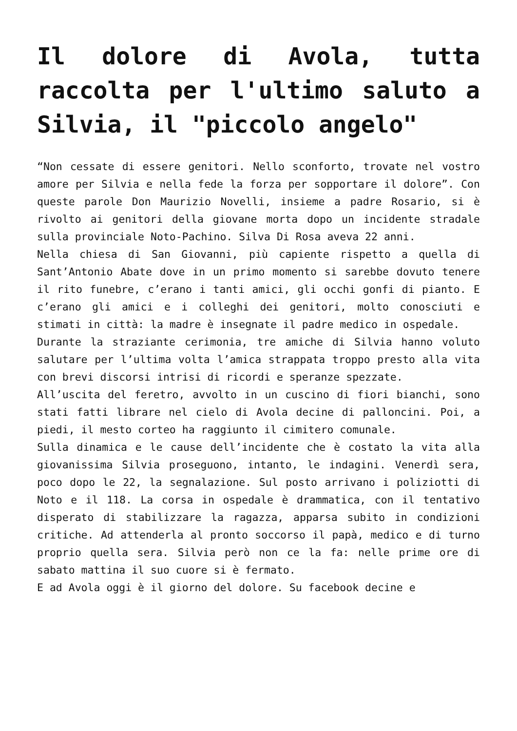Il dolore di Avola, tutta raccolta per l'ultimo saluto a Silvia, il "piccolo angelo"
“Non cessate di essere genitori. Nello sconforto, trovate nel vostro amore per Silvia e nella fede la forza per sopportare il dolore”. Con queste parole Don Maurizio Novelli, insieme a padre Rosario, si è rivolto ai genitori della giovane morta dopo un incidente stradale sulla provinciale Noto-Pachino. Silva Di Rosa aveva 22 anni.
Nella chiesa di San Giovanni, più capiente rispetto a quella di Sant’Antonio Abate dove in un primo momento si sarebbe dovuto tenere il rito funebre, c’erano i tanti amici, gli occhi gonfi di pianto. E c’erano gli amici e i colleghi dei genitori, molto conosciuti e stimati in città: la madre è insegnate il padre medico in ospedale.
Durante la straziante cerimonia, tre amiche di Silvia hanno voluto salutare per l’ultima volta l’amica strappata troppo presto alla vita con brevi discorsi intrisi di ricordi e speranze spezzate.
All’uscita del feretro, avvolto in un cuscino di fiori bianchi, sono stati fatti librare nel cielo di Avola decine di palloncini. Poi, a piedi, il mesto corteo ha raggiunto il cimitero comunale.
Sulla dinamica e le cause dell’incidente che è costato la vita alla giovanissima Silvia proseguono, intanto, le indagini. Venerdì sera, poco dopo le 22, la segnalazione. Sul posto arrivano i poliziotti di Noto e il 118. La corsa in ospedale è drammatica, con il tentativo disperato di stabilizzare la ragazza, apparsa subito in condizioni critiche. Ad attenderla al pronto soccorso il papà, medico e di turno proprio quella sera. Silvia però non ce la fa: nelle prime ore di sabato mattina il suo cuore si è fermato.
E ad Avola oggi è il giorno del dolore. Su facebook decine e